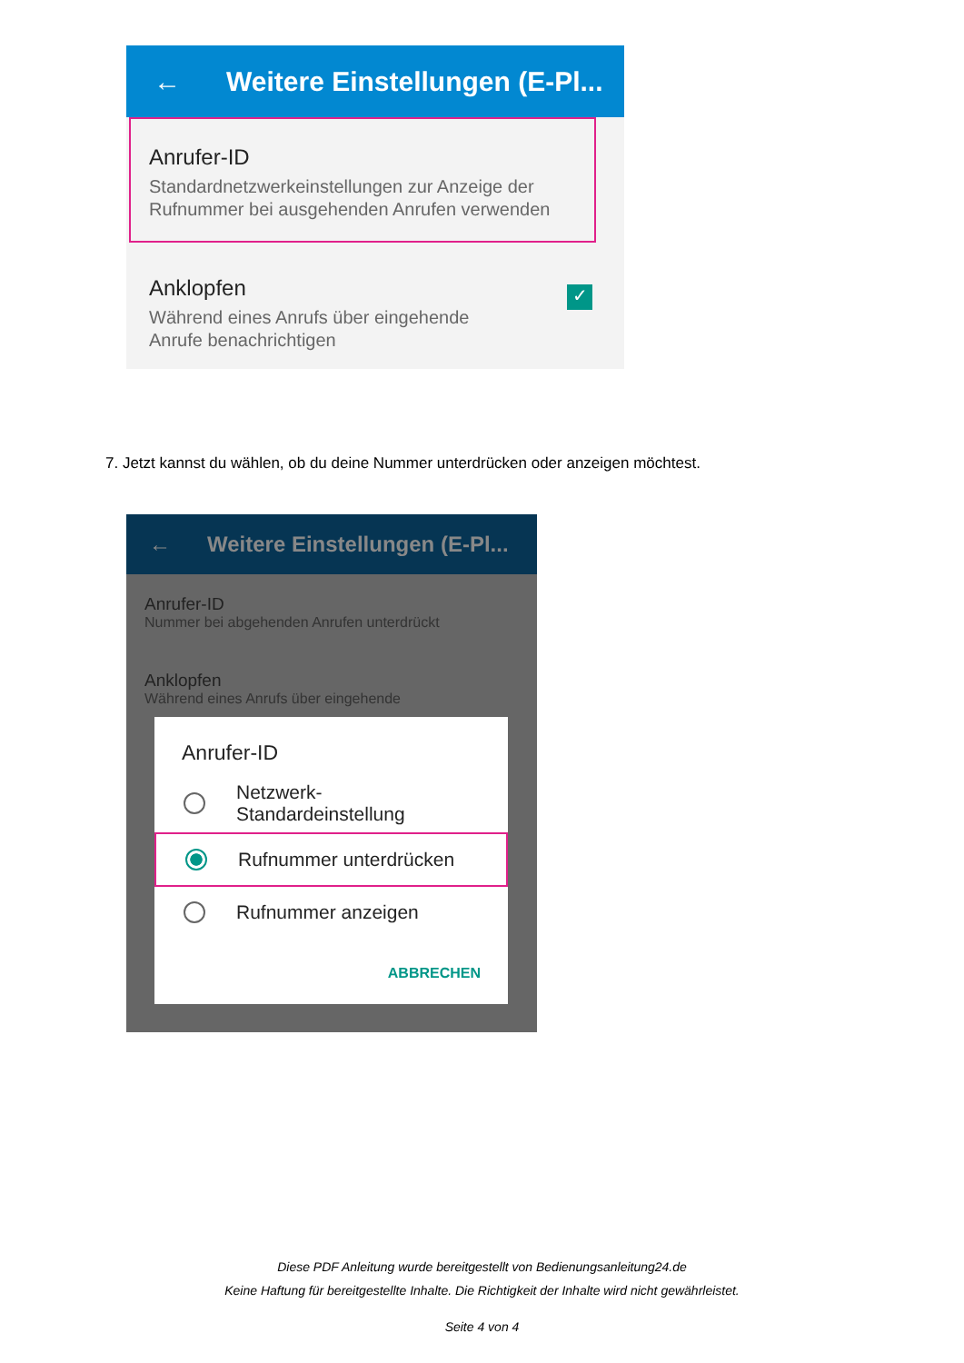← Weitere Einstellungen (E-Pl...
Anrufer-ID
Standardnetzwerkeinstellungen zur Anzeige der
Rufnummer bei ausgehenden Anrufen verwenden
Anklopfen
Während eines Anrufs über eingehende
Anrufe benachrichtigen
✓
7. Jetzt kannst du wählen, ob du deine Nummer unterdrücken oder anzeigen möchtest.
← Weitere Einstellungen (E-Pl...
Anrufer-ID
Nummer bei abgehenden Anrufen unterdrückt
Anklopfen
Während eines Anrufs über eingehende
Anrufer-ID
Netzwerk-
Standardeinstellung
Rufnummer unterdrücken
Rufnummer anzeigen
ABBRECHEN
Diese PDF Anleitung wurde bereitgestellt von Bedienungsanleitung24.de
Keine Haftung für bereitgestellte Inhalte. Die Richtigkeit der Inhalte wird nicht gewährleistet.
Seite 4 von 4